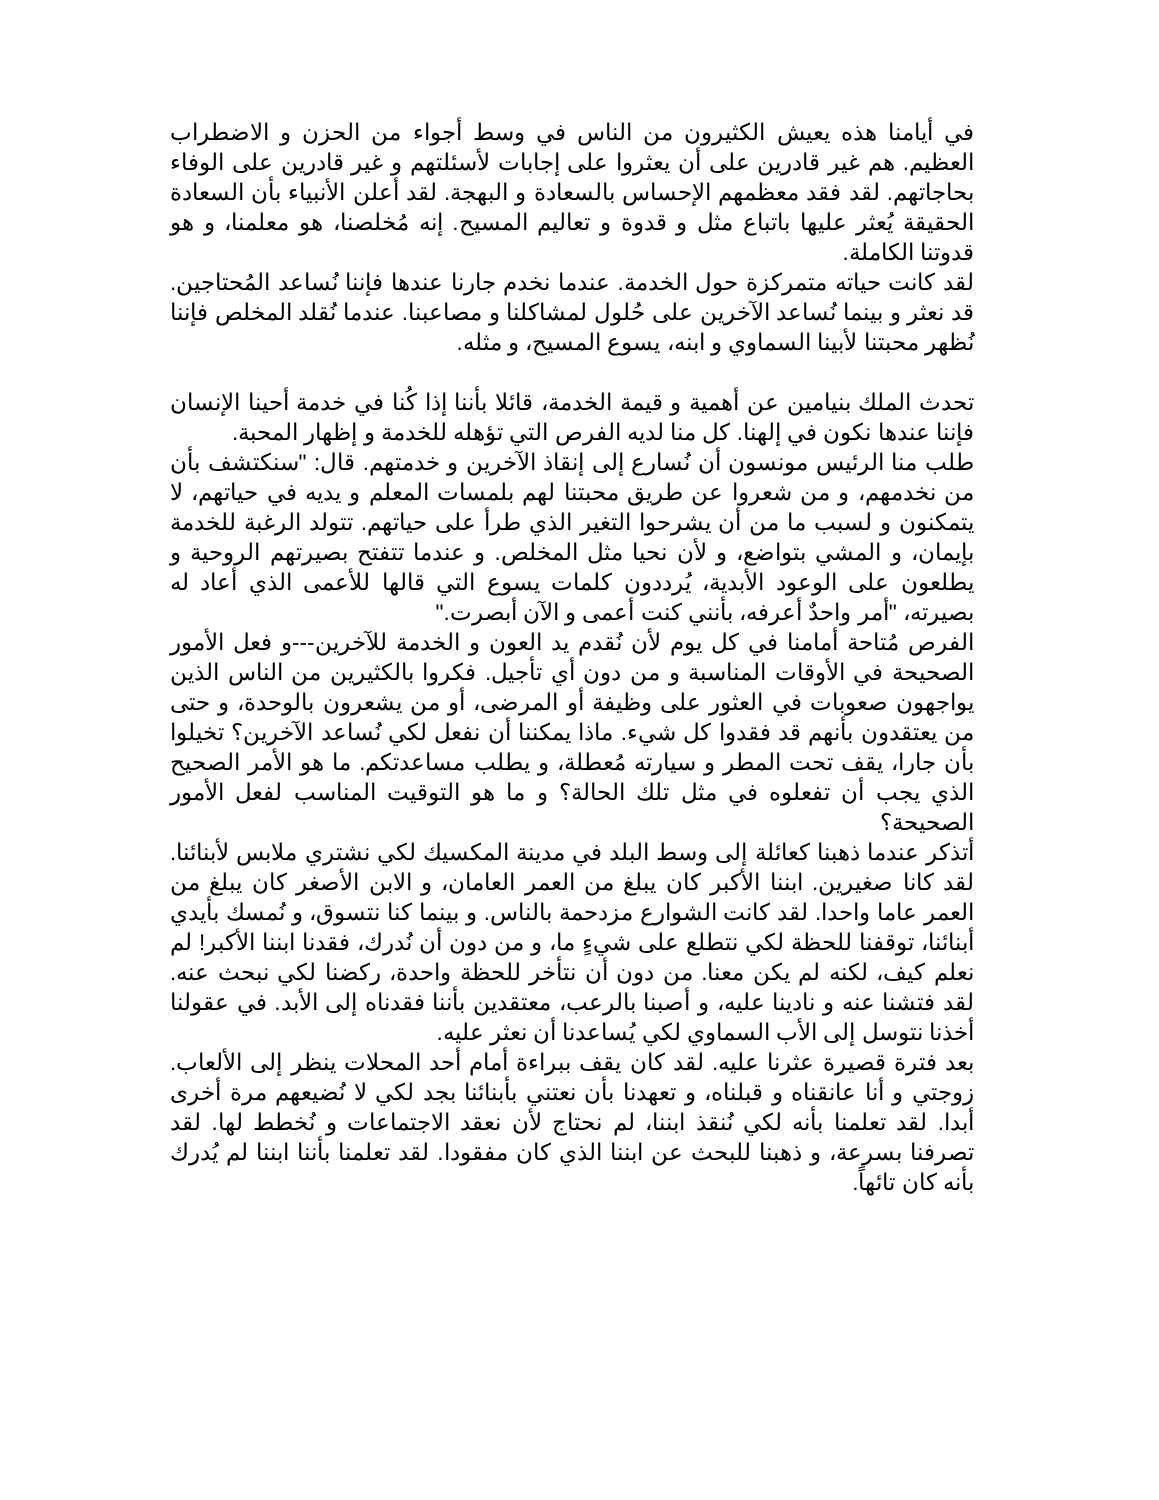في أيامنا هذه يعيش الكثيرون من الناس في وسط أجواء من الحزن و الاضطراب العظيم. هم غير قادرين على أن يعثروا على إجابات لأسئلتهم و غير قادرين على الوفاء بحاجاتهم. لقد فقد معظمهم الإحساس بالسعادة و البهجة. لقد أعلن الأنبياء بأن السعادة الحقيقة يُعثر عليها باتباع مثل و قدوة و تعاليم المسيح. إنه مُخلصنا، هو معلمنا، و هو قدوتنا الكاملة.
لقد كانت حياته متمركزة حول الخدمة. عندما نخدم جارنا عندها فإننا نُساعد المُحتاجين. قد نعثر و بينما نُساعد الآخرين على حُلول لمشاكلنا و مصاعبنا. عندما نُقلد المخلص فإننا نُظهر محبتنا لأبينا السماوي و ابنه، يسوع المسيح، و مثله.
تحدث الملك بنيامين عن أهمية و قيمة الخدمة، قائلا بأننا إذا كُنا في خدمة أحينا الإنسان فإننا عندها نكون في إلهنا. كل منا لديه الفرص التي تؤهله للخدمة و إظهار المحبة.
طلب منا الرئيس مونسون أن نُسارع إلى إنقاذ الآخرين و خدمتهم. قال: "سنكتشف بأن من نخدمهم، و من شعروا عن طريق محبتنا لهم بلمسات المعلم و يديه في حياتهم، لا يتمكنون و لسبب ما من أن يشرحوا التغير الذي طرأ على حياتهم. تتولد الرغبة للخدمة بإيمان، و المشي بتواضع، و لأن نحيا مثل المخلص. و عندما تتفتح بصيرتهم الروحية و يطلعون على الوعود الأبدية، يُرددون كلمات يسوع التي قالها للأعمى الذي أعاد له بصيرته، "أمر واحدٌ أعرفه، بأنني كنت أعمى و الآن أبصرت."
الفرص مُتاحة أمامنا في كل يوم لأن نُقدم يد العون و الخدمة للآخرين---و فعل الأمور الصحيحة في الأوقات المناسبة و من دون أي تأجيل. فكروا بالكثيرين من الناس الذين يواجهون صعوبات في العثور على وظيفة أو المرضى، أو من يشعرون بالوحدة، و حتى من يعتقدون بأنهم قد فقدوا كل شيء. ماذا يمكننا أن نفعل لكي نُساعد الآخرين؟ تخيلوا بأن جارا، يقف تحت المطر و سيارته مُعطلة، و يطلب مساعدتكم. ما هو الأمر الصحيح الذي يجب أن تفعلوه في مثل تلك الحالة؟ و ما هو التوقيت المناسب لفعل الأمور الصحيحة؟
أتذكر عندما ذهبنا كعائلة إلى وسط البلد في مدينة المكسيك لكي نشتري ملابس لأبنائنا. لقد كانا صغيرين. ابننا الأكبر كان يبلغ من العمر العامان، و الابن الأصغر كان يبلغ من العمر عاما واحدا. لقد كانت الشوارع مزدحمة بالناس. و بينما كنا نتسوق، و نُمسك بأيدي أبنائنا، توقفنا للحظة لكي نتطلع على شيءٍ ما، و من دون أن نُدرك، فقدنا ابننا الأكبر! لم نعلم كيف، لكنه لم يكن معنا. من دون أن نتأخر للحظة واحدة، ركضنا لكي نبحث عنه. لقد فتشنا عنه و نادينا عليه، و أصبنا بالرعب، معتقدين بأننا فقدناه إلى الأبد. في عقولنا أخذنا نتوسل إلى الأب السماوي لكي يُساعدنا أن نعثر عليه.
بعد فترة قصيرة عثرنا عليه. لقد كان يقف ببراءة أمام أحد المحلات ينظر إلى الألعاب. زوجتي و أنا عانقناه و قبلناه، و تعهدنا بأن نعتني بأبنائنا بجد لكي لا نُضيعهم مرة أخرى أبدا. لقد تعلمنا بأنه لكي نُنقذ ابننا، لم نحتاج لأن نعقد الاجتماعات و نُخطط لها. لقد تصرفنا بسرعة، و ذهبنا للبحث عن ابننا الذي كان مفقودا. لقد تعلمنا بأننا ابننا لم يُدرك بأنه كان تائهاً.